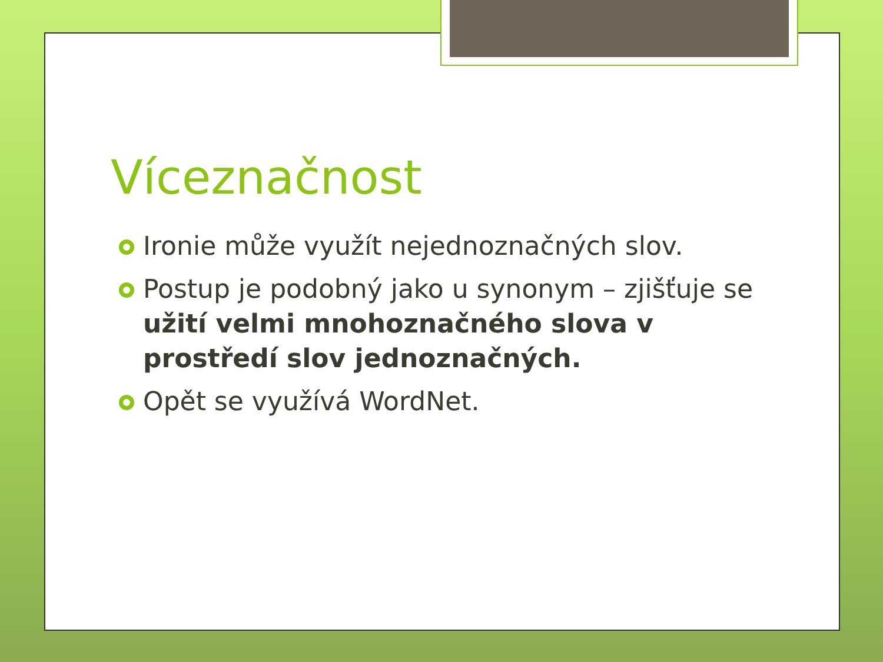Víceznačnost
Ironie může využít nejednoznačných slov.
Postup je podobný jako u synonym – zjišťuje se užití velmi mnohoznačného slova v prostředí slov jednoznačných.
Opět se využívá WordNet.